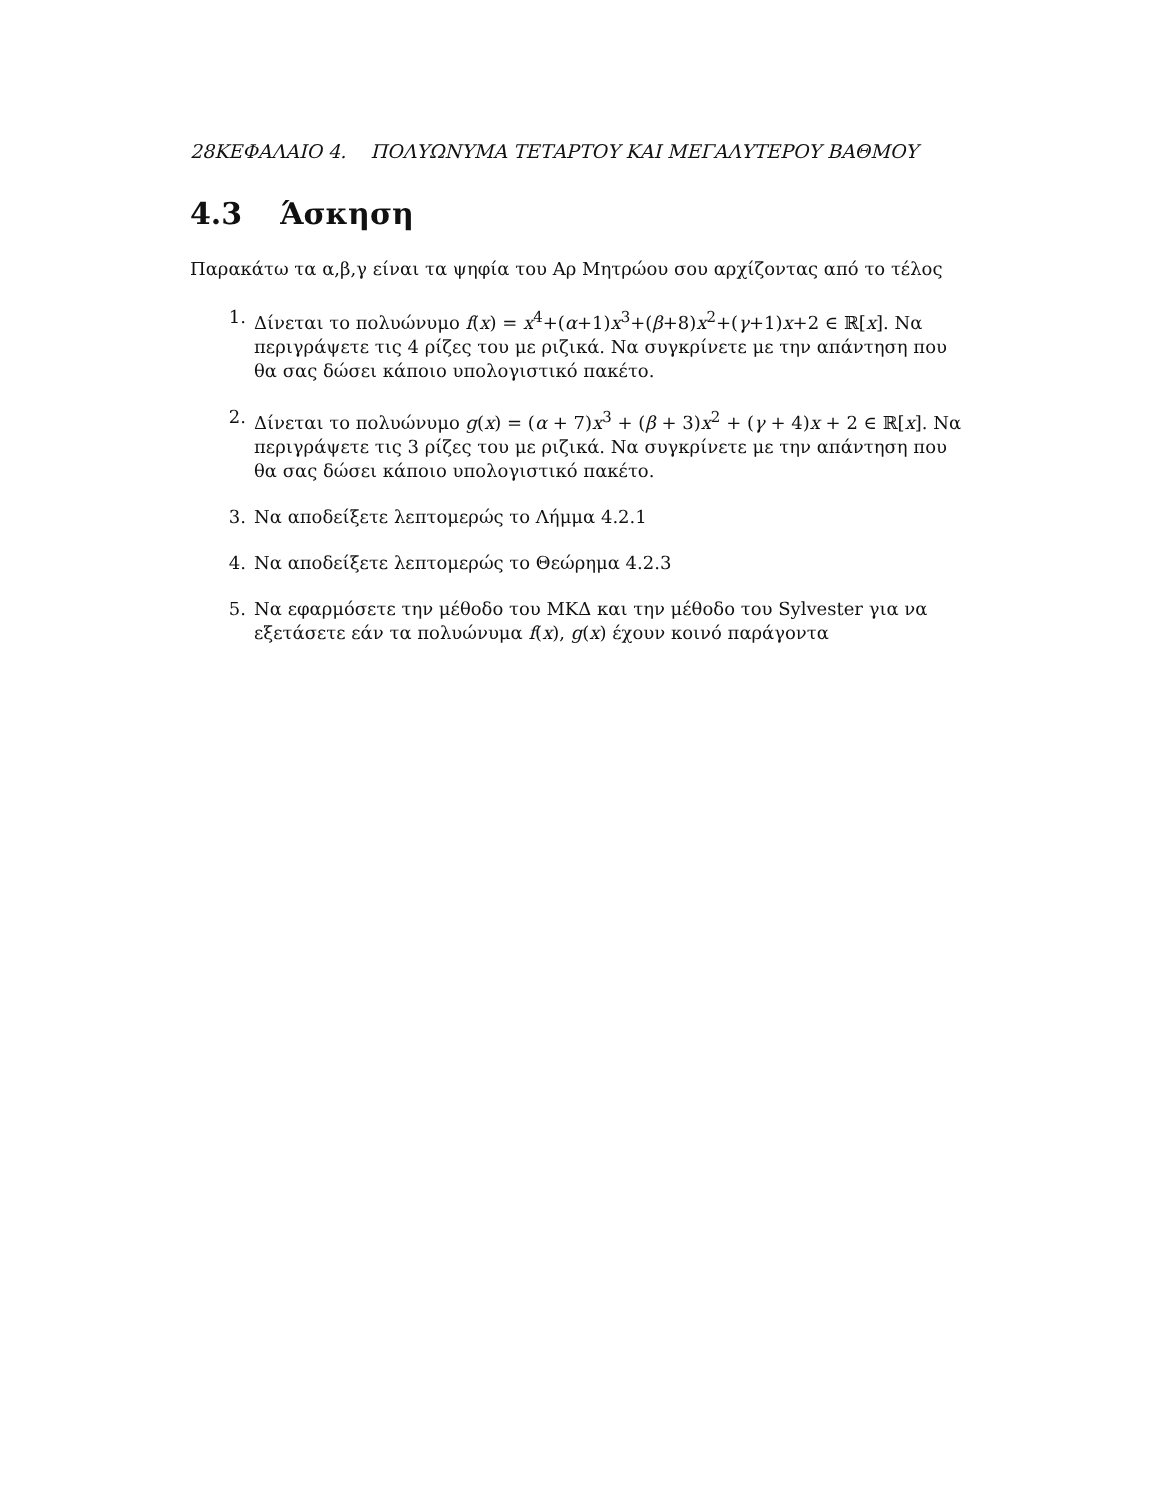28ΚΕΦΑΛΑΙΟ 4. ΠΟΛΥΩΝΥΜΑ ΤΕΤΑΡΤΟΥ ΚΑΙ ΜΕΓΑΛΥΤΕΡΟΥ ΒΑΘΜΟΥ
4.3 Άσκηση
Παρακάτω τα α,β,γ είναι τα ψηφία του Αρ Μητρώου σου αρχίζοντας από το τέλος
1. Δίνεται το πολυώνυμο f(x) = x<sup>4</sup>+(α+1)x<sup>3</sup>+(β+8)x<sup>2</sup>+(γ+1)x+2 ∈ ℝ[x]. Να περιγράψετε τις 4 ρίζες του με ριζικά. Να συγκρίνετε με την απάντηση που θα σας δώσει κάποιο υπολογιστικό πακέτο.
2. Δίνεται το πολυώνυμο g(x) = (α + 7)x<sup>3</sup> + (β + 3)x<sup>2</sup> + (γ + 4)x + 2 ∈ ℝ[x]. Να περιγράψετε τις 3 ρίζες του με ριζικά. Να συγκρίνετε με την απάντηση που θα σας δώσει κάποιο υπολογιστικό πακέτο.
3. Να αποδείξετε λεπτομερώς το Λήμμα 4.2.1
4. Να αποδείξετε λεπτομερώς το Θεώρημα 4.2.3
5. Να εφαρμόσετε την μέθοδο του ΜΚΔ και την μέθοδο του Sylvester για να εξετάσετε εάν τα πολυώνυμα f(x), g(x) έχουν κοινό παράγοντα